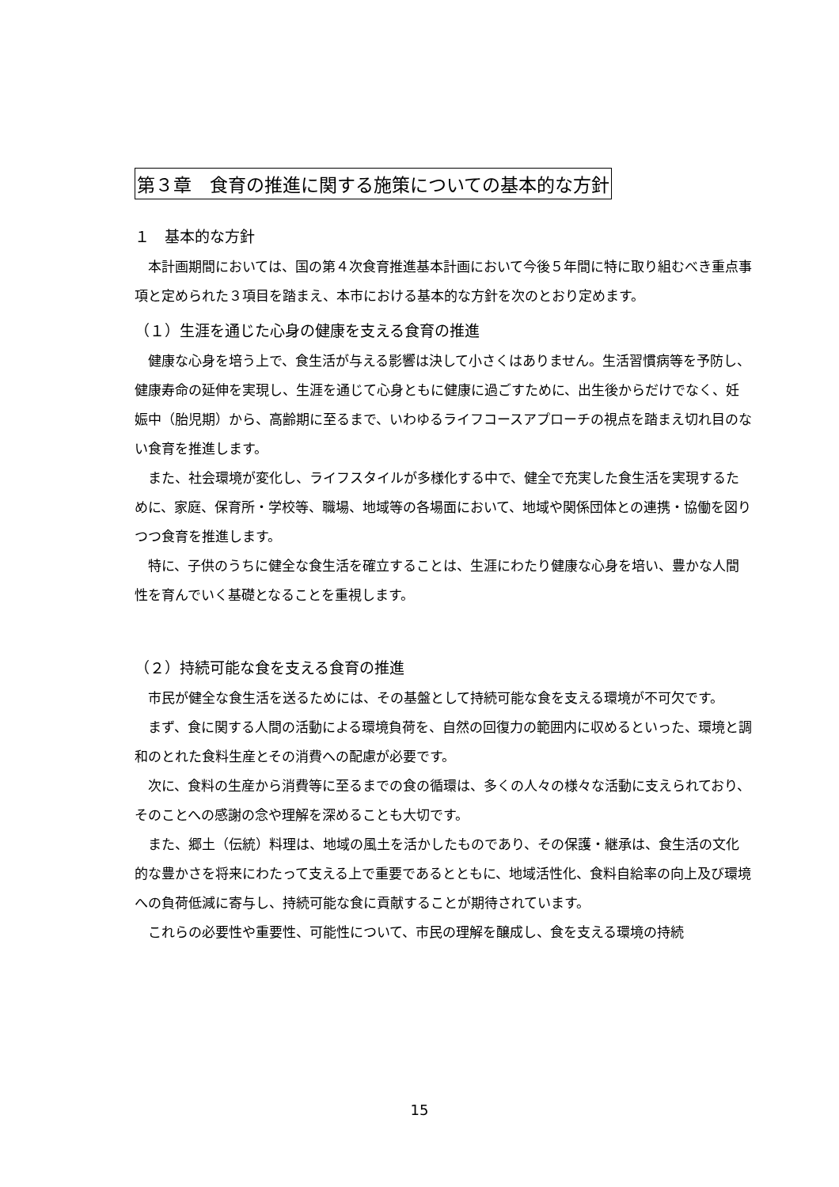第３章　食育の推進に関する施策についての基本的な方針
１　基本的な方針
本計画期間においては、国の第４次食育推進基本計画において今後５年間に特に取り組むべき重点事項と定められた３項目を踏まえ、本市における基本的な方針を次のとおり定めます。
（１）生涯を通じた心身の健康を支える食育の推進
健康な心身を培う上で、食生活が与える影響は決して小さくはありません。生活習慣病等を予防し、健康寿命の延伸を実現し、生涯を通じて心身ともに健康に過ごすために、出生後からだけでなく、妊娠中（胎児期）から、高齢期に至るまで、いわゆるライフコースアプローチの視点を踏まえ切れ目のない食育を推進します。
また、社会環境が変化し、ライフスタイルが多様化する中で、健全で充実した食生活を実現するために、家庭、保育所・学校等、職場、地域等の各場面において、地域や関係団体との連携・協働を図りつつ食育を推進します。
特に、子供のうちに健全な食生活を確立することは、生涯にわたり健康な心身を培い、豊かな人間性を育んでいく基礎となることを重視します。
（２）持続可能な食を支える食育の推進
市民が健全な食生活を送るためには、その基盤として持続可能な食を支える環境が不可欠です。
まず、食に関する人間の活動による環境負荷を、自然の回復力の範囲内に収めるといった、環境と調和のとれた食料生産とその消費への配慮が必要です。
次に、食料の生産から消費等に至るまでの食の循環は、多くの人々の様々な活動に支えられており、そのことへの感謝の念や理解を深めることも大切です。
また、郷土（伝統）料理は、地域の風土を活かしたものであり、その保護・継承は、食生活の文化的な豊かさを将来にわたって支える上で重要であるとともに、地域活性化、食料自給率の向上及び環境への負荷低減に寄与し、持続可能な食に貢献することが期待されています。
これらの必要性や重要性、可能性について、市民の理解を醸成し、食を支える環境の持続
15